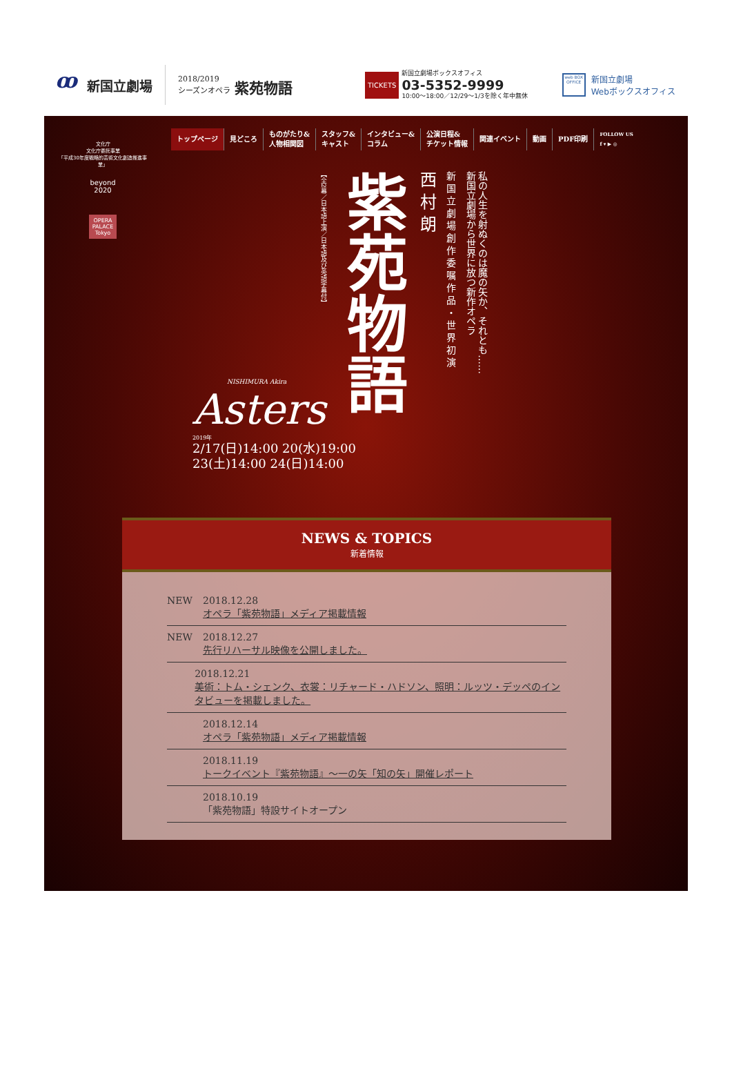ꝏ
新国立劇場
2018/2019
シーズンオペラ 紫苑物語
TICKETS
新国立劇場ボックスオフィス
03-5352-9999
10:00〜18:00／12/29〜1/3を除く年中無休
web BOX OFFICE
新国立劇場
Webボックスオフィス
文化庁
文化庁委託事業
「平成30年度戦略的芸術文化創造推進事業」
beyond
2020
OPERA
PALACE
Tokyo
トップページ 見どころ ものがたり&
人物相関図 スタッフ&
キャスト インタビュー&
コラム 公演日程&
チケット情報 関連イベント 動画 PDF印刷 FOLLOW US
f ▾ ▶ ◎
私の人生を射ぬくのは魔の矢か、それとも……
新国立劇場から世界に放つ新作オペラ
新国立劇場創作委嘱作品・世界初演
西村朗
紫苑物語
【全2幕／日本語上演／日本語及び英語字幕付】
NISHIMURA Akira
Asters
2019年
2/17(日)14:00 20(水)19:00
23(土)14:00 24(日)14:00
NEWS & TOPICS
新着情報
NEW 2018.12.28
オペラ「紫苑物語」メディア掲載情報
NEW 2018.12.27
先行リハーサル映像を公開しました。
2018.12.21
美術：トム・シェンク、衣裳：リチャード・ハドソン、照明：ルッツ・デッペのインタビューを掲載しました。
2018.12.14
オペラ「紫苑物語」メディア掲載情報
2018.11.19
トークイベント『紫苑物語』〜一の矢「知の矢」開催レポート
2018.10.19
「紫苑物語」特設サイトオープン